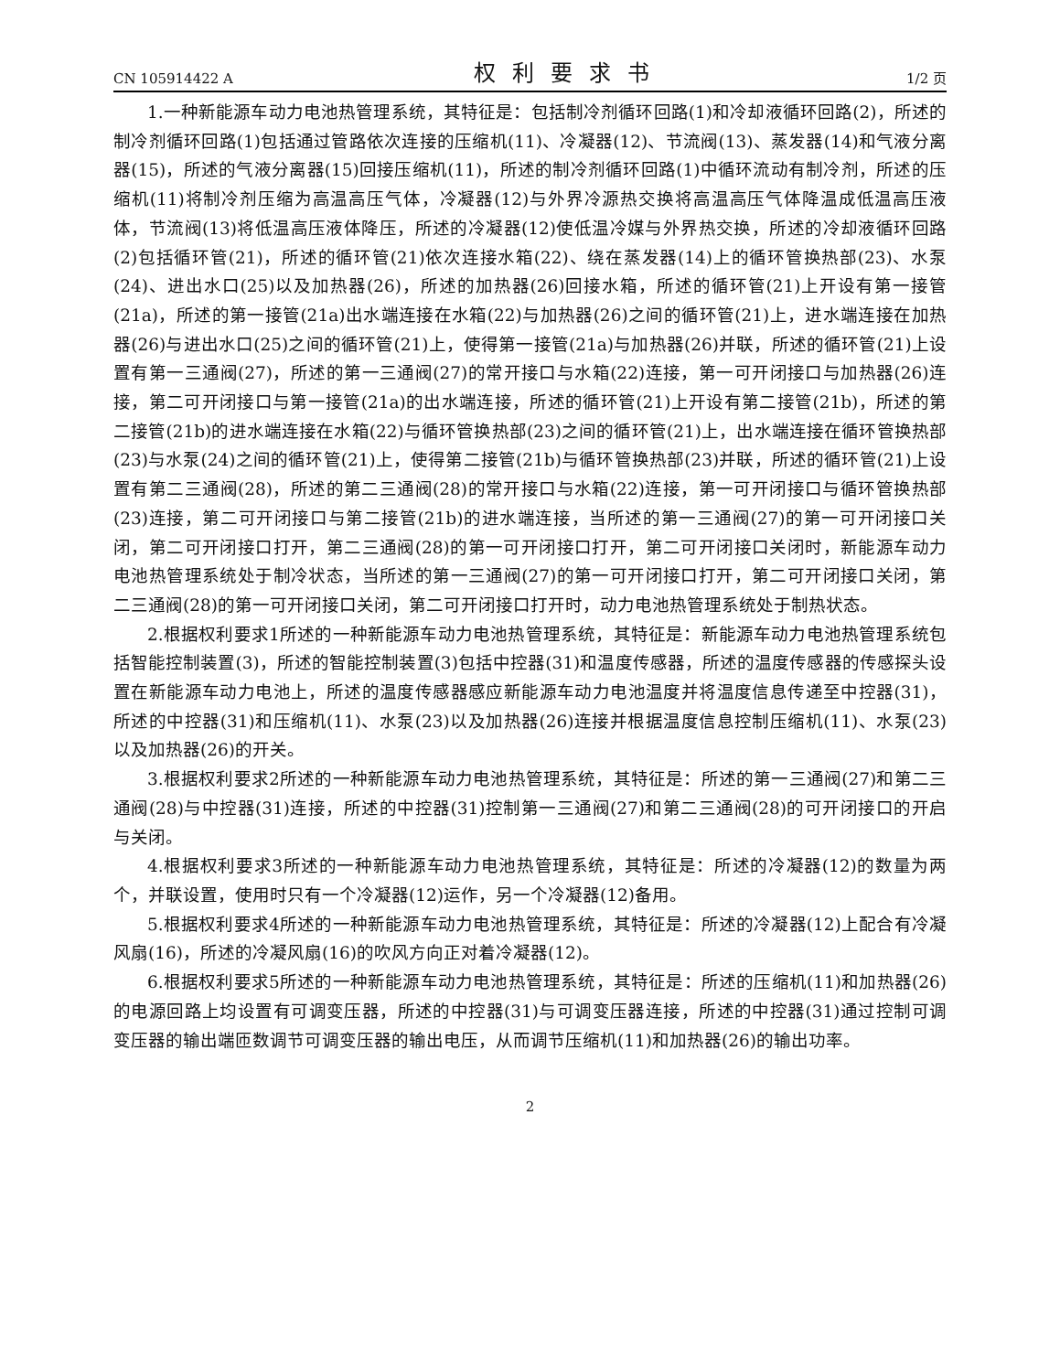CN 105914422 A 权利要求书 1/2 页
1.一种新能源车动力电池热管理系统，其特征是：包括制冷剂循环回路(1)和冷却液循环回路(2)，所述的制冷剂循环回路(1)包括通过管路依次连接的压缩机(11)、冷凝器(12)、节流阀(13)、蒸发器(14)和气液分离器(15)，所述的气液分离器(15)回接压缩机(11)，所述的制冷剂循环回路(1)中循环流动有制冷剂，所述的压缩机(11)将制冷剂压缩为高温高压气体，冷凝器(12)与外界冷源热交换将高温高压气体降温成低温高压液体，节流阀(13)将低温高压液体降压，所述的冷凝器(12)使低温冷媒与外界热交换，所述的冷却液循环回路(2)包括循环管(21)，所述的循环管(21)依次连接水箱(22)、绕在蒸发器(14)上的循环管换热部(23)、水泵(24)、进出水口(25)以及加热器(26)，所述的加热器(26)回接水箱，所述的循环管(21)上开设有第一接管(21a)，所述的第一接管(21a)出水端连接在水箱(22)与加热器(26)之间的循环管(21)上，进水端连接在加热器(26)与进出水口(25)之间的循环管(21)上，使得第一接管(21a)与加热器(26)并联，所述的循环管(21)上设置有第一三通阀(27)，所述的第一三通阀(27)的常开接口与水箱(22)连接，第一可开闭接口与加热器(26)连接，第二可开闭接口与第一接管(21a)的出水端连接，所述的循环管(21)上开设有第二接管(21b)，所述的第二接管(21b)的进水端连接在水箱(22)与循环管换热部(23)之间的循环管(21)上，出水端连接在循环管换热部(23)与水泵(24)之间的循环管(21)上，使得第二接管(21b)与循环管换热部(23)并联，所述的循环管(21)上设置有第二三通阀(28)，所述的第二三通阀(28)的常开接口与水箱(22)连接，第一可开闭接口与循环管换热部(23)连接，第二可开闭接口与第二接管(21b)的进水端连接，当所述的第一三通阀(27)的第一可开闭接口关闭，第二可开闭接口打开，第二三通阀(28)的第一可开闭接口打开，第二可开闭接口关闭时，新能源车动力电池热管理系统处于制冷状态，当所述的第一三通阀(27)的第一可开闭接口打开，第二可开闭接口关闭，第二三通阀(28)的第一可开闭接口关闭，第二可开闭接口打开时，动力电池热管理系统处于制热状态。
2.根据权利要求1所述的一种新能源车动力电池热管理系统，其特征是：新能源车动力电池热管理系统包括智能控制装置(3)，所述的智能控制装置(3)包括中控器(31)和温度传感器，所述的温度传感器的传感探头设置在新能源车动力电池上，所述的温度传感器感应新能源车动力电池温度并将温度信息传递至中控器(31)，所述的中控器(31)和压缩机(11)、水泵(23)以及加热器(26)连接并根据温度信息控制压缩机(11)、水泵(23)以及加热器(26)的开关。
3.根据权利要求2所述的一种新能源车动力电池热管理系统，其特征是：所述的第一三通阀(27)和第二三通阀(28)与中控器(31)连接，所述的中控器(31)控制第一三通阀(27)和第二三通阀(28)的可开闭接口的开启与关闭。
4.根据权利要求3所述的一种新能源车动力电池热管理系统，其特征是：所述的冷凝器(12)的数量为两个，并联设置，使用时只有一个冷凝器(12)运作，另一个冷凝器(12)备用。
5.根据权利要求4所述的一种新能源车动力电池热管理系统，其特征是：所述的冷凝器(12)上配合有冷凝风扇(16)，所述的冷凝风扇(16)的吹风方向正对着冷凝器(12)。
6.根据权利要求5所述的一种新能源车动力电池热管理系统，其特征是：所述的压缩机(11)和加热器(26)的电源回路上均设置有可调变压器，所述的中控器(31)与可调变压器连接，所述的中控器(31)通过控制可调变压器的输出端匝数调节可调变压器的输出电压，从而调节压缩机(11)和加热器(26)的输出功率。
2